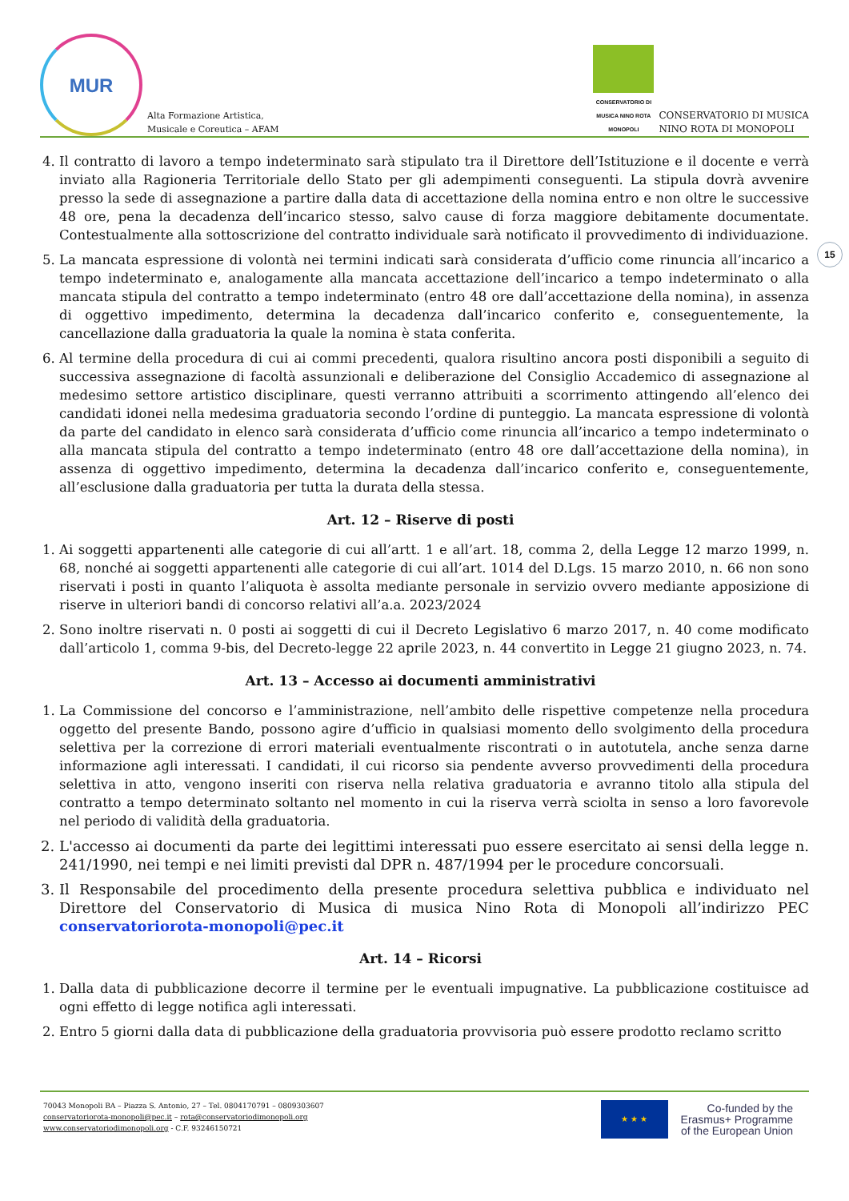MUR
Alta Formazione Artistica,
Musicale e Coreutica – AFAM
CONSERVATORIO DI MUSICA NINO ROTA MONOPOLI
CONSERVATORIO DI MUSICA
NINO ROTA DI MONOPOLI
15
4. Il contratto di lavoro a tempo indeterminato sarà stipulato tra il Direttore dell’Istituzione e il docente e verrà inviato alla Ragioneria Territoriale dello Stato per gli adempimenti conseguenti. La stipula dovrà avvenire presso la sede di assegnazione a partire dalla data di accettazione della nomina entro e non oltre le successive 48 ore, pena la decadenza dell’incarico stesso, salvo cause di forza maggiore debitamente documentate. Contestualmente alla sottoscrizione del contratto individuale sarà notificato il provvedimento di individuazione.
5. La mancata espressione di volontà nei termini indicati sarà considerata d’ufficio come rinuncia all’incarico a tempo indeterminato e, analogamente alla mancata accettazione dell’incarico a tempo indeterminato o alla mancata stipula del contratto a tempo indeterminato (entro 48 ore dall’accettazione della nomina), in assenza di oggettivo impedimento, determina la decadenza dall’incarico conferito e, conseguentemente, la cancellazione dalla graduatoria la quale la nomina è stata conferita.
6. Al termine della procedura di cui ai commi precedenti, qualora risultino ancora posti disponibili a seguito di successiva assegnazione di facoltà assunzionali e deliberazione del Consiglio Accademico di assegnazione al medesimo settore artistico disciplinare, questi verranno attribuiti a scorrimento attingendo all’elenco dei candidati idonei nella medesima graduatoria secondo l’ordine di punteggio. La mancata espressione di volontà da parte del candidato in elenco sarà considerata d’ufficio come rinuncia all’incarico a tempo indeterminato o alla mancata stipula del contratto a tempo indeterminato (entro 48 ore dall’accettazione della nomina), in assenza di oggettivo impedimento, determina la decadenza dall’incarico conferito e, conseguentemente, all’esclusione dalla graduatoria per tutta la durata della stessa.
Art. 12 – Riserve di posti
1. Ai soggetti appartenenti alle categorie di cui all’artt. 1 e all’art. 18, comma 2, della Legge 12 marzo 1999, n. 68, nonché ai soggetti appartenenti alle categorie di cui all’art. 1014 del D.Lgs. 15 marzo 2010, n. 66 non sono riservati i posti in quanto l’aliquota è assolta mediante personale in servizio ovvero mediante apposizione di riserve in ulteriori bandi di concorso relativi all’a.a. 2023/2024
2. Sono inoltre riservati n. 0 posti ai soggetti di cui il Decreto Legislativo 6 marzo 2017, n. 40 come modificato dall’articolo 1, comma 9-bis, del Decreto-legge 22 aprile 2023, n. 44 convertito in Legge 21 giugno 2023, n. 74.
Art. 13 – Accesso ai documenti amministrativi
1. La Commissione del concorso e l’amministrazione, nell’ambito delle rispettive competenze nella procedura oggetto del presente Bando, possono agire d’ufficio in qualsiasi momento dello svolgimento della procedura selettiva per la correzione di errori materiali eventualmente riscontrati o in autotutela, anche senza darne informazione agli interessati. I candidati, il cui ricorso sia pendente avverso provvedimenti della procedura selettiva in atto, vengono inseriti con riserva nella relativa graduatoria e avranno titolo alla stipula del contratto a tempo determinato soltanto nel momento in cui la riserva verrà sciolta in senso a loro favorevole nel periodo di validità della graduatoria.
2. L'accesso ai documenti da parte dei legittimi interessati puo essere esercitato ai sensi della legge n. 241/1990, nei tempi e nei limiti previsti dal DPR n. 487/1994 per le procedure concorsuali.
3. Il Responsabile del procedimento della presente procedura selettiva pubblica e individuato nel Direttore del Conservatorio di Musica di musica Nino Rota di Monopoli all’indirizzo PEC conservatoriorota-monopoli@pec.it
Art. 14 – Ricorsi
1. Dalla data di pubblicazione decorre il termine per le eventuali impugnative. La pubblicazione costituisce ad ogni effetto di legge notifica agli interessati.
2. Entro 5 giorni dalla data di pubblicazione della graduatoria provvisoria può essere prodotto reclamo scritto
70043 Monopoli BA – Piazza S. Antonio, 27 – Tel. 0804170791 – 0809303607
conservatoriorota-monopoli@pec.it – rota@conservatoriodimonopoli.org
www.conservatoriodimonopoli.org - C.F. 93246150721
★ ★ ★
Co-funded by the
Erasmus+ Programme
of the European Union